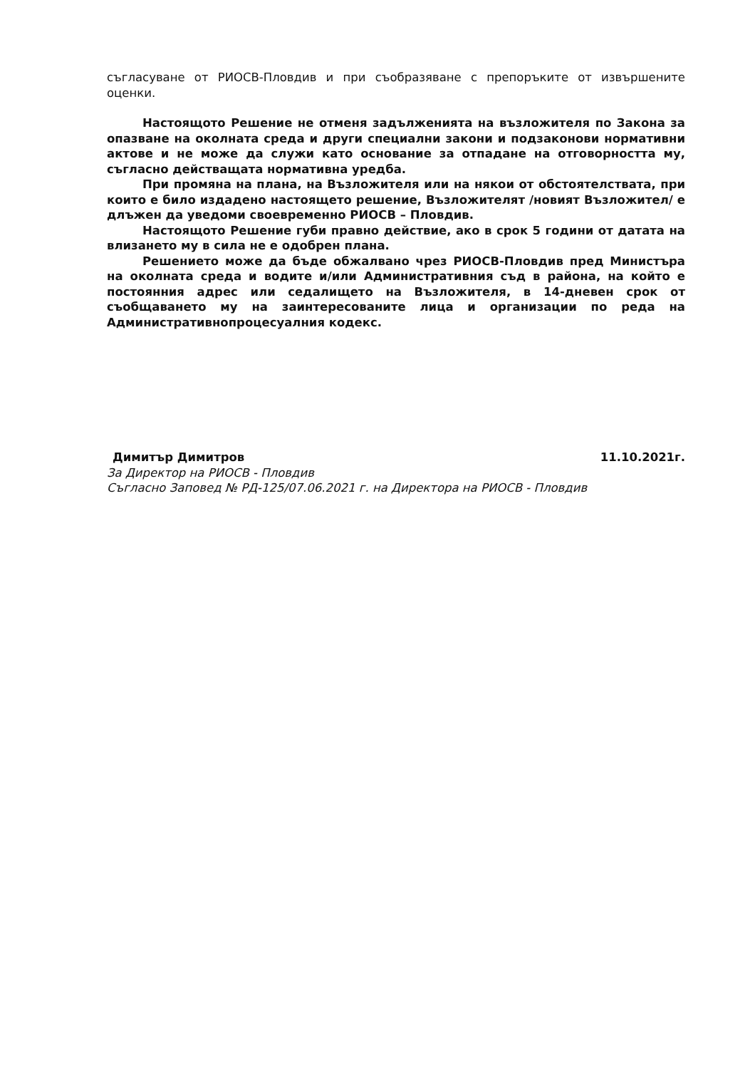съгласуване от РИОСВ-Пловдив и при съобразяване с препоръките от извършените оценки.
Настоящото Решение не отменя задълженията на възложителя по Закона за опазване на околната среда и други специални закони и подзаконови нормативни актове и не може да служи като основание за отпадане на отговорността му, съгласно действащата нормативна уредба.
При промяна на плана, на Възложителя или на някои от обстоятелствата, при които е било издадено настоящето решение, Възложителят /новият Възложител/ е длъжен да уведоми своевременно РИОСВ – Пловдив.
Настоящото Решение губи правно действие, ако в срок 5 години от датата на влизането му в сила не е одобрен плана.
Решението може да бъде обжалвано чрез РИОСВ-Пловдив пред Министъра на околната среда и водите и/или Административния съд в района, на който е постоянния адрес или седалището на Възложителя, в 14-дневен срок от съобщаването му на заинтересованите лица и организации по реда на Административнопроцесуалния кодекс.
Димитър Димитров 11.10.2021г.
За Директор на РИОСВ - Пловдив
Съгласно Заповед № РД-125/07.06.2021 г. на Директора на РИОСВ - Пловдив